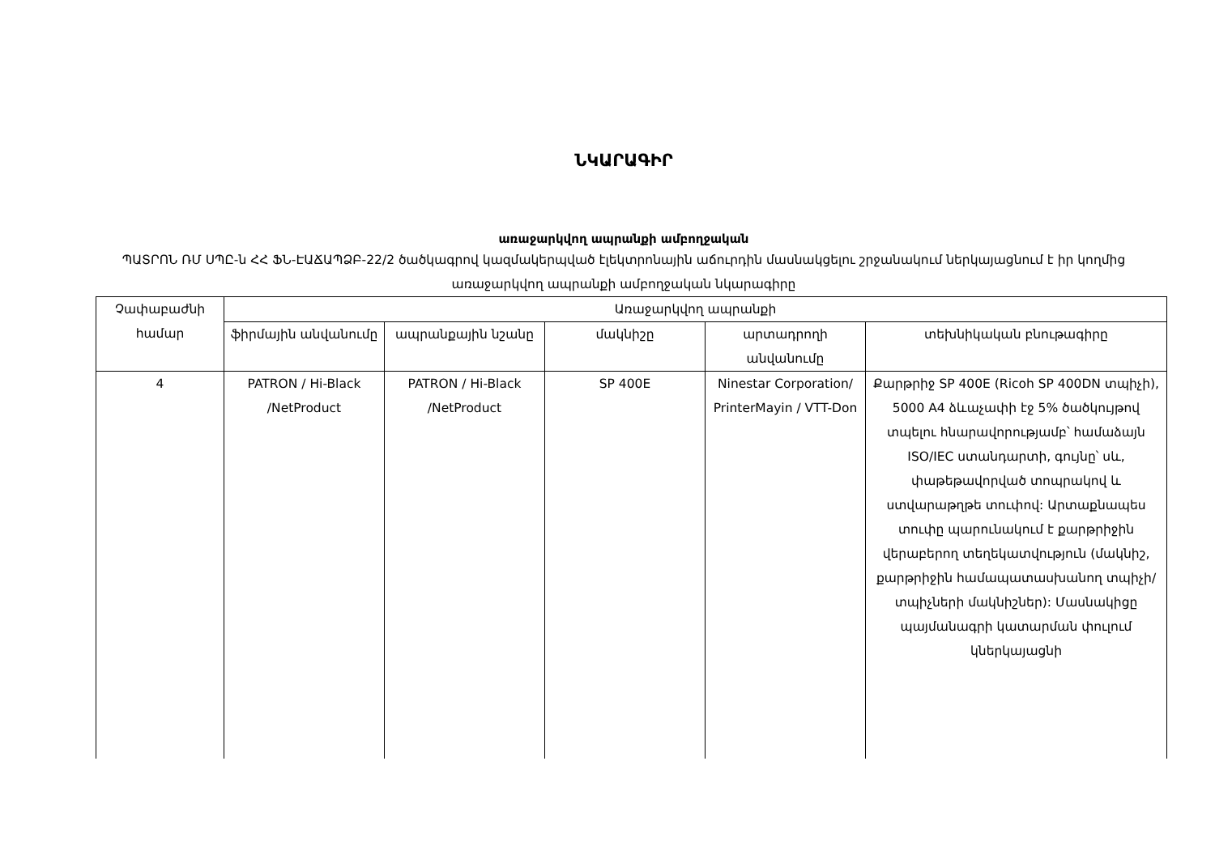ՆԿԱՐԱԳԻՐ
առաջարկվող ապրանքի ամբողջական
ՊԱՏՐՈՆ ՌՄ ՍՊԸ-ն ՀՀ ՖՆ-ԷԱՃԱՊՁԲ-22/2 ծածկագրով կազմակերպված էլեկտրոնային աճուրդին մասնակցելու շրջանակում ներկայացնում է իր կողմից առաջարկվող ապրանքի ամբողջական նկարագիրը
| Չափաբաժնի համար | Առաջարկվող ապրանքի | | | | |
| --- | --- | --- | --- | --- | --- |
| | ֆիրմային անվանումը | ապրանքային նշանը | մակնիշը | արտադրողի անվանումը | տեխնիկական բնութագիրը |
| 4 | PATRON / Hi-Black /NetProduct | PATRON / Hi-Black /NetProduct | SP 400E | Ninestar Corporation/ PrinterMayin / VTT-Don | Քարթրիջ SP 400E (Ricoh SP 400DN տպիչի), 5000 A4 ձևաչափի էջ 5% ծածկույթով տպելու հնարավորությամբ՝ համաձայն ISO/IEC ստանդարտի, գույնը՝ սև, փաթեթավորված տոպրակով և ստվարաթղթե տուփով: Արտաքնապես տուփը պարունակում է քարթրիջին վերաբերող տեղեկատվություն (մակնիշ, քարթրիջին համապատասխանող տպիչի/տպիչների մակնիշներ): Մասնակիցը պայմանագրի կատարման փուլում կներկայացնի |